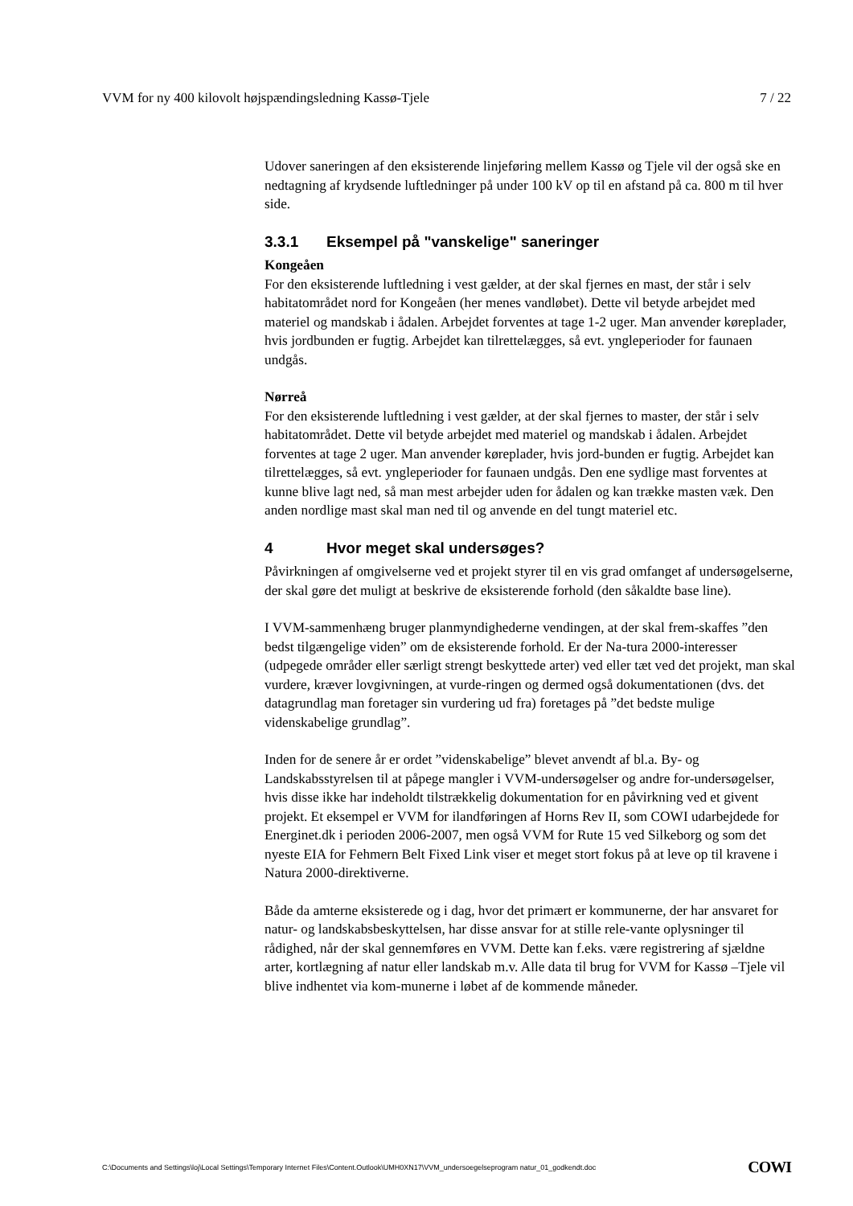VVM for ny 400 kilovolt højspændingsledning Kassø-Tjele 7 / 22
Udover saneringen af den eksisterende linjeføring mellem Kassø og Tjele vil der også ske en nedtagning af krydsende luftledninger på under 100 kV op til en afstand på ca. 800 m til hver side.
3.3.1 Eksempel på "vanskelige" saneringer
Kongeåen
For den eksisterende luftledning i vest gælder, at der skal fjernes en mast, der står i selv habitatområdet nord for Kongeåen (her menes vandløbet). Dette vil betyde arbejdet med materiel og mandskab i ådalen. Arbejdet forventes at tage 1-2 uger. Man anvender køreplader, hvis jordbunden er fugtig. Arbejdet kan tilrettelægges, så evt. yngleperioder for faunaen undgås.
Nørreå
For den eksisterende luftledning i vest gælder, at der skal fjernes to master, der står i selv habitatområdet. Dette vil betyde arbejdet med materiel og mandskab i ådalen. Arbejdet forventes at tage 2 uger. Man anvender køreplader, hvis jord-bunden er fugtig. Arbejdet kan tilrettelægges, så evt. yngleperioder for faunaen undgås. Den ene sydlige mast forventes at kunne blive lagt ned, så man mest arbejder uden for ådalen og kan trække masten væk. Den anden nordlige mast skal man ned til og anvende en del tungt materiel etc.
4 Hvor meget skal undersøges?
Påvirkningen af omgivelserne ved et projekt styrer til en vis grad omfanget af undersøgelserne, der skal gøre det muligt at beskrive de eksisterende forhold (den såkaldte base line).
I VVM-sammenhæng bruger planmyndighederne vendingen, at der skal frem-skaffes ”den bedst tilgængelige viden” om de eksisterende forhold. Er der Na-tura 2000-interesser (udpegede områder eller særligt strengt beskyttede arter) ved eller tæt ved det projekt, man skal vurdere, kræver lovgivningen, at vurde-ringen og dermed også dokumentationen (dvs. det datagrundlag man foretager sin vurdering ud fra) foretages på ”det bedste mulige videnskabelige grundlag”.
Inden for de senere år er ordet ”videnskabelige” blevet anvendt af bl.a. By- og Landskabsstyrelsen til at påpege mangler i VVM-undersøgelser og andre for-undersøgelser, hvis disse ikke har indeholdt tilstrækkelig dokumentation for en påvirkning ved et givent projekt. Et eksempel er VVM for ilandføringen af Horns Rev II, som COWI udarbejdede for Energinet.dk i perioden 2006-2007, men også VVM for Rute 15 ved Silkeborg og som det nyeste EIA for Fehmern Belt Fixed Link viser et meget stort fokus på at leve op til kravene i Natura 2000-direktiverne.
Både da amterne eksisterede og i dag, hvor det primært er kommunerne, der har ansvaret for natur- og landskabsbeskyttelsen, har disse ansvar for at stille rele-vante oplysninger til rådighed, når der skal gennemføres en VVM. Dette kan f.eks. være registrering af sjældne arter, kortlægning af natur eller landskab m.v. Alle data til brug for VVM for Kassø –Tjele vil blive indhentet via kom-munerne i løbet af de kommende måneder.
C:\Documents and Settings\loj\Local Settings\Temporary Internet Files\Content.Outlook\UMH0XN17\VVM_undersoegelseprogram natur_01_godkendt.doc COWI